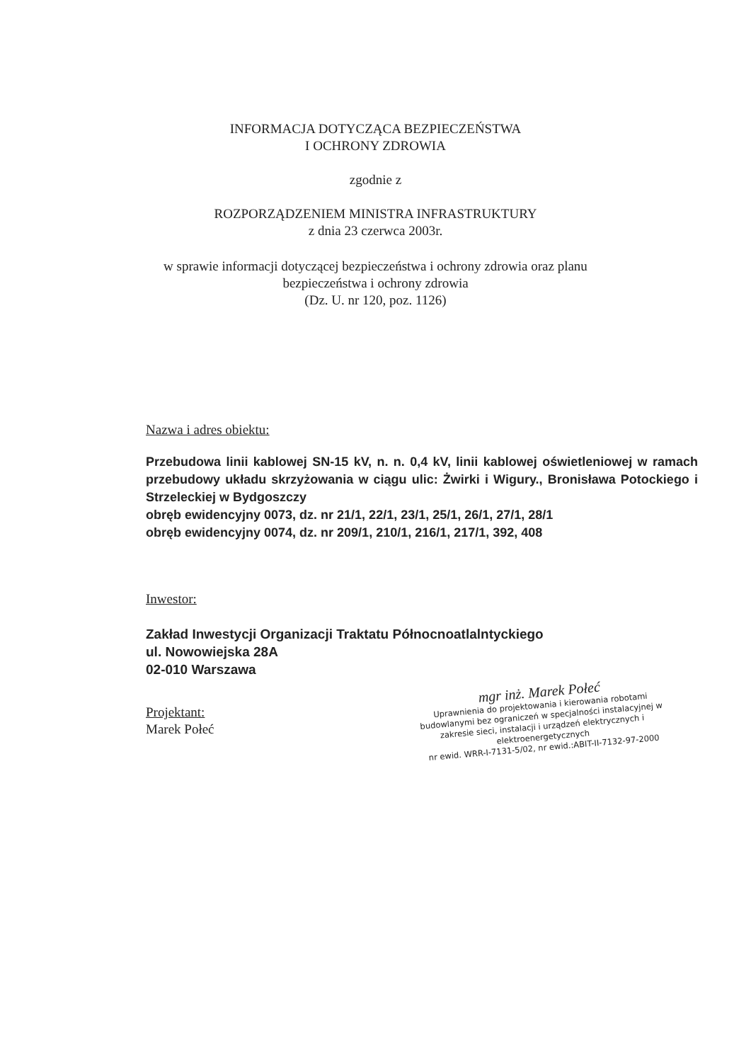INFORMACJA DOTYCZĄCA BEZPIECZEŃSTWA
I OCHRONY ZDROWIA
zgodnie z
ROZPORZĄDZENIEM MINISTRA INFRASTRUKTURY
z dnia 23 czerwca 2003r.
w sprawie informacji dotyczącej bezpieczeństwa i ochrony zdrowia oraz planu
bezpieczeństwa i ochrony zdrowia
(Dz. U. nr 120, poz. 1126)
Nazwa i adres obiektu:
Przebudowa linii kablowej SN-15 kV, n. n. 0,4 kV, linii kablowej oświetleniowej w ramach przebudowy układu skrzyżowania w ciągu ulic: Żwirki i Wigury., Bronisława Potockiego i Strzeleckiej w Bydgoszczy
obręb ewidencyjny 0073, dz. nr 21/1, 22/1, 23/1, 25/1, 26/1, 27/1, 28/1
obręb ewidencyjny 0074, dz. nr 209/1, 210/1, 216/1, 217/1, 392, 408
Inwestor:
Zakład Inwestycji Organizacji Traktatu Północnoatlalntyckiego
ul. Nowowiejska 28A
02-010 Warszawa
Projektant:
Marek Połeć
mgr inż. Marek Połeć
Uprawnienia do projektowania i kierowania robotami budowlanymi bez ograniczeń w specjalności instalacyjnej w zakresie sieci, instalacji i urządzeń elektrycznych i elektroenergetycznych
nr ewid. WRR-I-7131-5/02, nr ewid.:ABIT-II-7132-97-2000